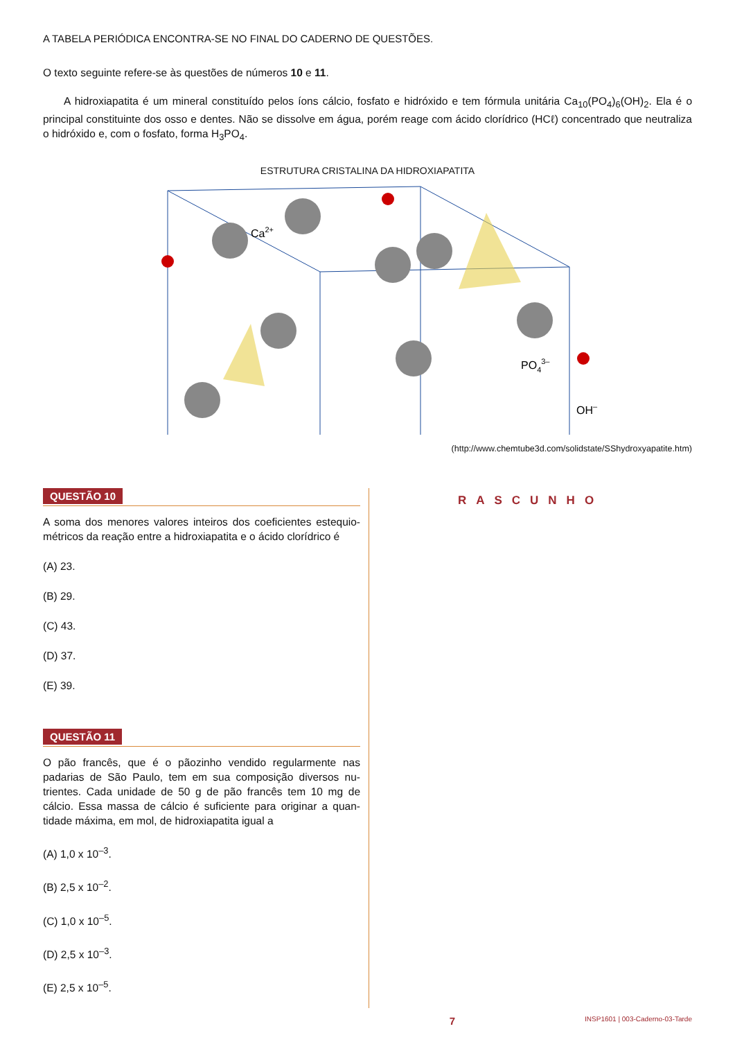A TABELA PERIÓDICA ENCONTRA-SE NO FINAL DO CADERNO DE QUESTÕES.
O texto seguinte refere-se às questões de números 10 e 11.
A hidroxiapatita é um mineral constituído pelos íons cálcio, fosfato e hidróxido e tem fórmula unitária Ca<sub>10</sub>(PO<sub>4</sub>)<sub>6</sub>(OH)<sub>2</sub>. Ela é o principal constituinte dos osso e dentes. Não se dissolve em água, porém reage com ácido clorídrico (HCℓ) concentrado que neutraliza o hidróxido e, com o fosfato, forma H<sub>3</sub>PO<sub>4</sub>.
ESTRUTURA CRISTALINA DA HIDROXIAPATITA
Ca2+
PO43–
OH–
(http://www.chemtube3d.com/solidstate/SShydroxyapatite.htm)
QUESTÃO 10
A soma dos menores valores inteiros dos coeficientes estequio-métricos da reação entre a hidroxiapatita e o ácido clorídrico é
(A) 23.
(B) 29.
(C) 43.
(D) 37.
(E) 39.
QUESTÃO 11
O pão francês, que é o pãozinho vendido regularmente nas padarias de São Paulo, tem em sua composição diversos nu-trientes. Cada unidade de 50 g de pão francês tem 10 mg de cálcio. Essa massa de cálcio é suficiente para originar a quan-tidade máxima, em mol, de hidroxiapatita igual a
(A) 1,0 x 10<sup>–3</sup>.
(B) 2,5 x 10<sup>–2</sup>.
(C) 1,0 x 10<sup>–5</sup>.
(D) 2,5 x 10<sup>–3</sup>.
(E) 2,5 x 10<sup>–5</sup>.
RASCUNHO
7 INSP1601 | 003-Caderno-03-Tarde